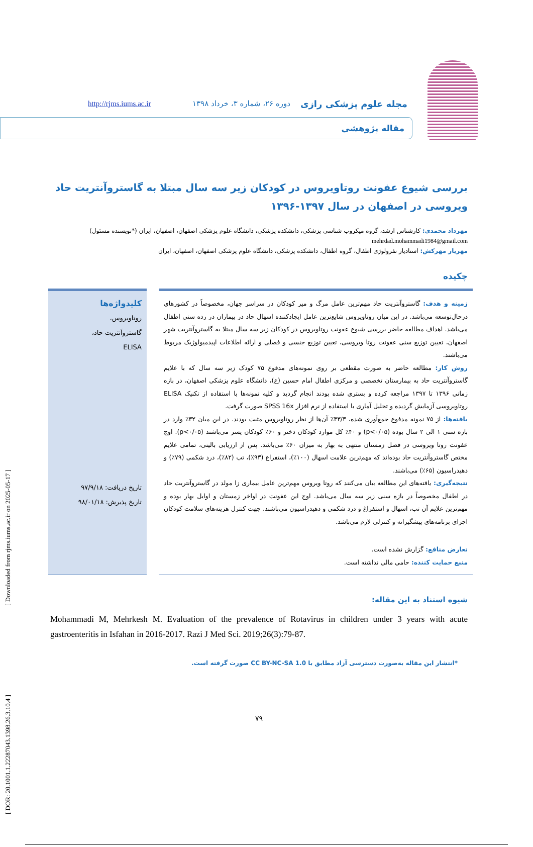[ Downloaded from rjms.iums.ac.ir on 2025-05-17 ]
[ DOR: 20.1001.1.22287043.1398.26.3.10.4 ]
مجله علوم پزشکی رازی دوره ۲۶، شماره ۳، خرداد ۱۳۹۸ http://rjms.iums.ac.ir
مقاله پژوهشی
بررسی شیوع عفونت روتاویروس در کودکان زیر سه سال مبتلا به گاستروآنتریت حاد ویروسی در اصفهان در سال ۱۳۹۷-۱۳۹۶
مهرداد محمدی: کارشناس ارشد، گروه میکروب شناسی پزشکی، دانشکده پزشکی، دانشگاه علوم پزشکی اصفهان، اصفهان، ایران (*نویسنده مسئول)
mehrdad.mohammadi1984@gmail.com
مهریار مهرکش: استادیار نفرولوژی اطفال، گروه اطفال، دانشکده پزشکی، دانشگاه علوم پزشکی اصفهان، اصفهان، ایران
چکیده
زمینه و هدف: گاستروآنتریت حاد مهم‌ترین عامل مرگ و میر کودکان در سراسر جهان، مخصوصاً در کشورهای درحال‌توسعه می‌باشد. در این میان روتاویروس شایع‌ترین عامل ایجادکننده اسهال حاد در بیماران در رده سنی اطفال می‌باشد. اهداف مطالعه حاضر بررسی شیوع عفونت روتاویروس در کودکان زیر سه سال مبتلا به گاستروآنتریت شهر اصفهان، تعیین توزیع سنی عفونت روتا ویروسی، تعیین توزیع جنسی و فصلی و ارائه اطلاعات اپیدمیولوژیک مربوط می‌باشند.
روش کار: مطالعه حاضر به صورت مقطعی بر روی نمونه‌های مدفوع ۷۵ کودک زیر سه سال که با علایم گاستروآنتریت حاد به بیمارستان تخصصی و مرکزی اطفال امام حسین (ع)، دانشگاه علوم پزشکی اصفهان، در بازه زمانی ۱۳۹۶ تا ۱۳۹۷ مراجعه کرده و بستری شده بودند انجام گردید و کلیه نمونه‌ها با استفاده از تکنیک ELISA روتاویروسی آزمایش گردیده و تحلیل آماری با استفاده از نرم افزار SPSS 16x صورت گرفت.
یافته‌ها: از ۷۵ نمونه مدفوع جمع‌آوری شده، ۳۳/۳٪ آن‌ها از نظر روتاویروس مثبت بودند. در این میان ۳۲٪ وارد در بازه سنی ۱ الی ۲ سال بوده (p<۰/۰۵) و ۴۰٪ کل موارد کودکان دختر و ۶۰٪ کودکان پسر می‌باشند (p<۰/۰۵). اوج عفونت روتا ویروسی در فصل زمستان منتهی به بهار به میزان ۶۰٪ می‌باشد. پس از ارزیابی بالینی، تمامی علایم مختص گاستروآنتریت حاد بوده‌اند که مهم‌ترین علامت اسهال (۱۰۰٪)، استفراغ (۹۳٪)، تب (۸۲٪)، درد شکمی (۷۹٪) و دهیدراسیون (۶۵٪) می‌باشند.
نتیجه‌گیری: یافته‌های این مطالعه بیان می‌کنند که روتا ویروس مهم‌ترین عامل بیماری زا مولد در گاستروآنتریت حاد در اطفال مخصوصاً در بازه سنی زیر سه سال می‌باشد. اوج این عفونت در اواخر زمستان و اوایل بهار بوده و مهم‌ترین علایم آن تب، اسهال و استفراغ و درد شکمی و دهیدراسیون می‌باشند. جهت کنترل هزینه‌های سلامت کودکان اجرای برنامه‌های پیشگیرانه و کنترلی لازم می‌باشد.
تعارض منافع: گزارش نشده است.
منبع حمایت کننده: حامی مالی نداشته است.
کلیدواژه‌ها
روتاویروس،
گاستروآنتریت حاد،
ELISA
تاریخ دریافت: ۹۷/۹/۱۸
تاریخ پذیرش: ۹۸/۰۱/۱۸
شیوه استناد به این مقاله:
Mohammadi M, Mehrkesh M. Evaluation of the prevalence of Rotavirus in children under 3 years with acute gastroenteritis in Isfahan in 2016-2017. Razi J Med Sci. 2019;26(3):79-87.
*انتشار این مقاله به‌صورت دسترسی آزاد مطابق با CC BY-NC-SA 1.0 صورت گرفته است.
۷۹